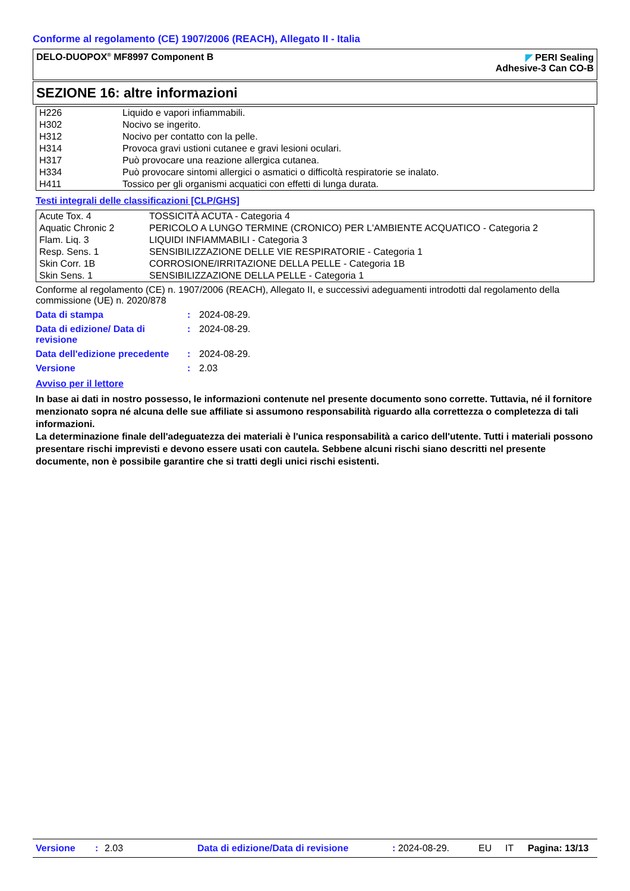Conforme al regolamento (CE) 1907/2006 (REACH), Allegato II - Italia
DELO-DUOPOX<sup>®</sup> MF8997 Component B
◤ PERI Sealing
Adhesive-3 Can CO-B
SEZIONE 16: altre informazioni
| H226 | Liquido e vapori infiammabili. |
| H302 | Nocivo se ingerito. |
| H312 | Nocivo per contatto con la pelle. |
| H314 | Provoca gravi ustioni cutanee e gravi lesioni oculari. |
| H317 | Può provocare una reazione allergica cutanea. |
| H334 | Può provocare sintomi allergici o asmatici o difficoltà respiratorie se inalato. |
| H411 | Tossico per gli organismi acquatici con effetti di lunga durata. |
Testi integrali delle classificazioni [CLP/GHS]
| Acute Tox. 4 | TOSSICITÀ ACUTA - Categoria 4 |
| Aquatic Chronic 2 | PERICOLO A LUNGO TERMINE (CRONICO) PER L'AMBIENTE ACQUATICO - Categoria 2 |
| Flam. Liq. 3 | LIQUIDI INFIAMMABILI - Categoria 3 |
| Resp. Sens. 1 | SENSIBILIZZAZIONE DELLE VIE RESPIRATORIE - Categoria 1 |
| Skin Corr. 1B | CORROSIONE/IRRITAZIONE DELLA PELLE - Categoria 1B |
| Skin Sens. 1 | SENSIBILIZZAZIONE DELLA PELLE - Categoria 1 |
Conforme al regolamento (CE) n. 1907/2006 (REACH), Allegato II, e successivi adeguamenti introdotti dal regolamento della commissione (UE) n. 2020/878
Data di stampa : 2024-08-29.
Data di edizione/ Data di revisione
: 2024-08-29.
Data dell'edizione precedente
: 2024-08-29.
Versione : 2.03
Avviso per il lettore
In base ai dati in nostro possesso, le informazioni contenute nel presente documento sono corrette. Tuttavia, né il fornitore menzionato sopra né alcuna delle sue affiliate si assumono responsabilità riguardo alla correttezza o completezza di tali informazioni.
La determinazione finale dell'adeguatezza dei materiali è l'unica responsabilità a carico dell'utente. Tutti i materiali possono presentare rischi imprevisti e devono essere usati con cautela. Sebbene alcuni rischi siano descritti nel presente documente, non è possibile garantire che si tratti degli unici rischi esistenti.
Versione: 2.03 Data di edizione/Data di revisione: 2024-08-29. EU IT Pagina: 13/13